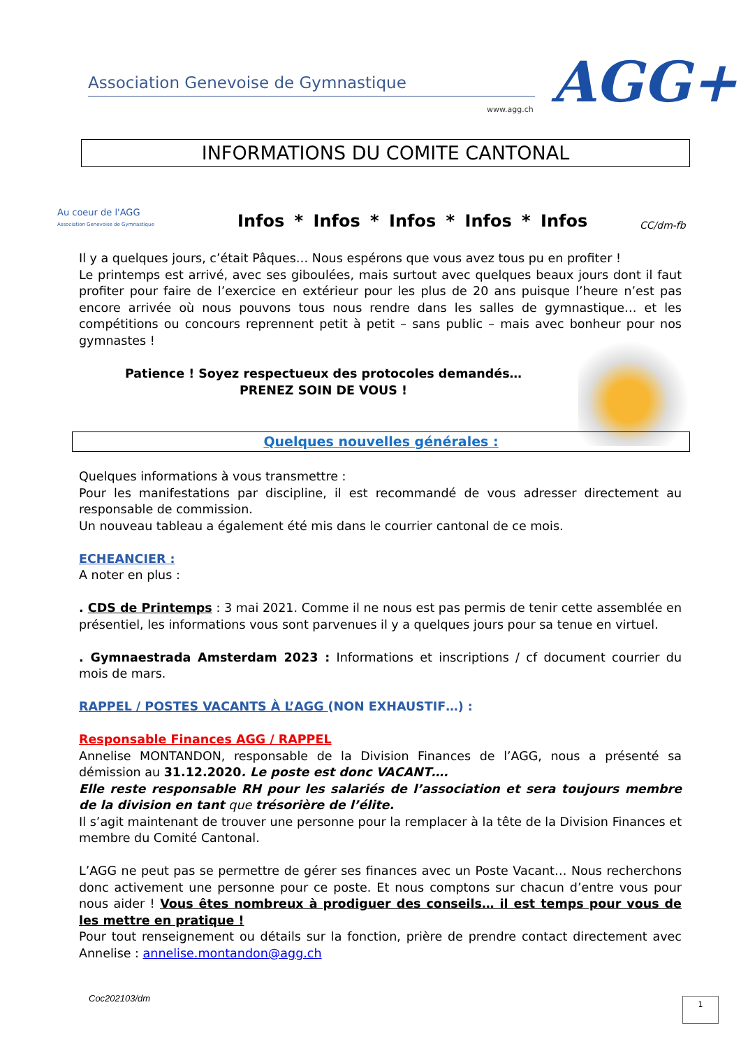Association Genevoise de Gymnastique
www.agg.ch AGG+
INFORMATIONS DU COMITE CANTONAL
Au coeur de l'AGG
Association Genevoise de Gymnastique
Infos * Infos * Infos * Infos * Infos
CC/dm-fb
Il y a quelques jours, c’était Pâques… Nous espérons que vous avez tous pu en profiter !
Le printemps est arrivé, avec ses giboulées, mais surtout avec quelques beaux jours dont il faut profiter pour faire de l’exercice en extérieur pour les plus de 20 ans puisque l’heure n’est pas encore arrivée où nous pouvons tous nous rendre dans les salles de gymnastique… et les compétitions ou concours reprennent petit à petit – sans public – mais avec bonheur pour nos gymnastes !
Patience ! Soyez respectueux des protocoles demandés…
PRENEZ SOIN DE VOUS !
Quelques nouvelles générales :
Quelques informations à vous transmettre :
Pour les manifestations par discipline, il est recommandé de vous adresser directement au responsable de commission.
Un nouveau tableau a également été mis dans le courrier cantonal de ce mois.
ECHEANCIER :
A noter en plus :
. CDS de Printemps : 3 mai 2021. Comme il ne nous est pas permis de tenir cette assemblée en présentiel, les informations vous sont parvenues il y a quelques jours pour sa tenue en virtuel.
. Gymnaestrada Amsterdam 2023 : Informations et inscriptions / cf document courrier du mois de mars.
RAPPEL / POSTES VACANTS À L’AGG (NON EXHAUSTIF…) :
Responsable Finances AGG / RAPPEL
Annelise MONTANDON, responsable de la Division Finances de l’AGG, nous a présenté sa démission au 31.12.2020. Le poste est donc VACANT….
Elle reste responsable RH pour les salariés de l’association et sera toujours membre de la division en tant que trésorière de l’élite.
Il s’agit maintenant de trouver une personne pour la remplacer à la tête de la Division Finances et membre du Comité Cantonal.
L’AGG ne peut pas se permettre de gérer ses finances avec un Poste Vacant… Nous recherchons donc activement une personne pour ce poste. Et nous comptons sur chacun d’entre vous pour nous aider ! Vous êtes nombreux à prodiguer des conseils… il est temps pour vous de les mettre en pratique !
Pour tout renseignement ou détails sur la fonction, prière de prendre contact directement avec Annelise : annelise.montandon@agg.ch
Coc202103/dm 1